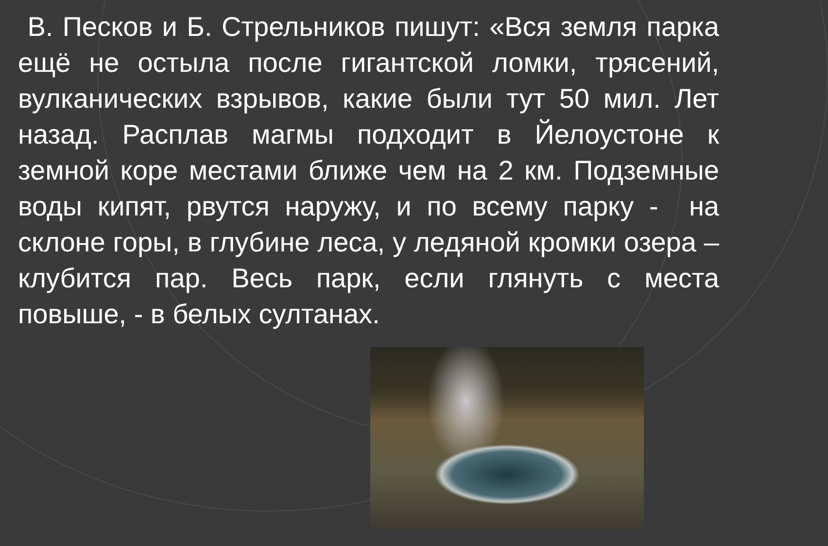В. Песков и Б. Стрельников пишут: «Вся земля парка ещё не остыла после гигантской ломки, трясений, вулканических взрывов, какие были тут 50 мил. Лет назад. Расплав магмы подходит в Йелоустоне к земной коре местами ближе чем на 2 км. Подземные воды кипят, рвутся наружу, и по всему парку - на склоне горы, в глубине леса, у ледяной кромки озера – клубится пар. Весь парк, если глянуть с места повыше, - в белых султанах.